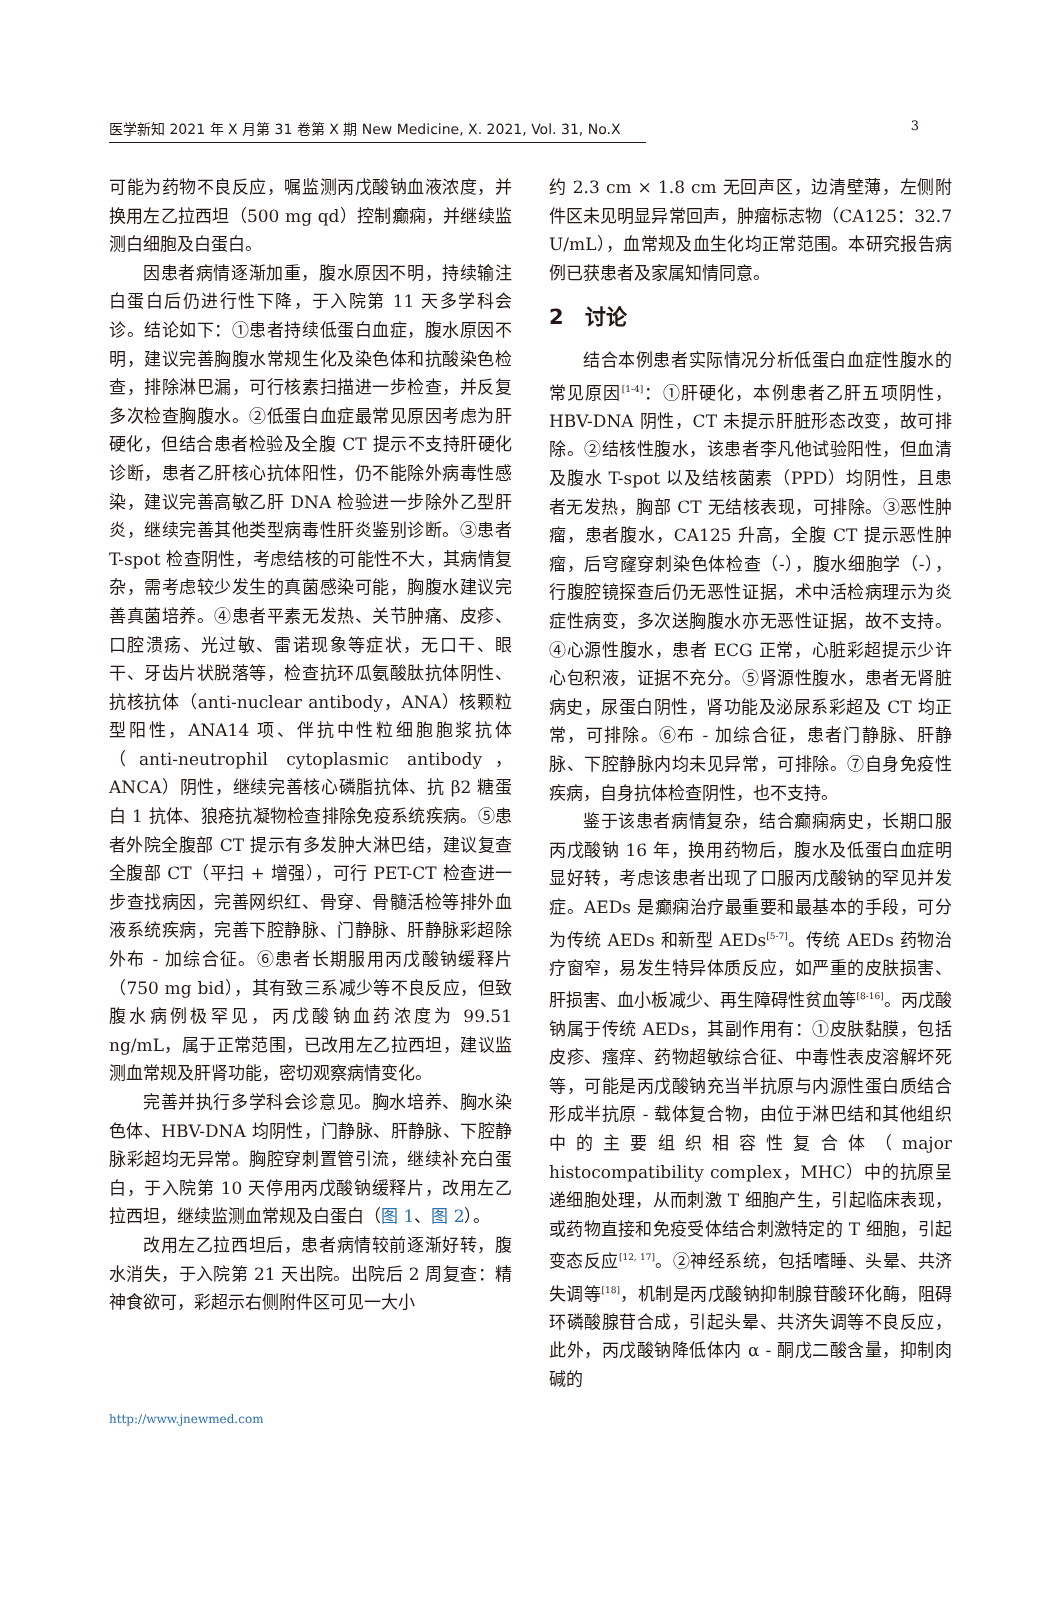医学新知 2021 年 X 月第 31 卷第 X 期 New Medicine, X. 2021, Vol. 31, No.X 3
可能为药物不良反应，嘱监测丙戊酸钠血液浓度，并换用左乙拉西坦（500 mg qd）控制癫痫，并继续监测白细胞及白蛋白。
因患者病情逐渐加重，腹水原因不明，持续输注白蛋白后仍进行性下降，于入院第 11 天多学科会诊。结论如下：①患者持续低蛋白血症，腹水原因不明，建议完善胸腹水常规生化及染色体和抗酸染色检查，排除淋巴漏，可行核素扫描进一步检查，并反复多次检查胸腹水。②低蛋白血症最常见原因考虑为肝硬化，但结合患者检验及全腹 CT 提示不支持肝硬化诊断，患者乙肝核心抗体阳性，仍不能除外病毒性感染，建议完善高敏乙肝 DNA 检验进一步除外乙型肝炎，继续完善其他类型病毒性肝炎鉴别诊断。③患者 T-spot 检查阴性，考虑结核的可能性不大，其病情复杂，需考虑较少发生的真菌感染可能，胸腹水建议完善真菌培养。④患者平素无发热、关节肿痛、皮疹、口腔溃疡、光过敏、雷诺现象等症状，无口干、眼干、牙齿片状脱落等，检查抗环瓜氨酸肽抗体阴性、抗核抗体（anti-nuclear antibody，ANA）核颗粒型阳性，ANA14 项、伴抗中性粒细胞胞浆抗体（anti-neutrophil cytoplasmic antibody，ANCA）阴性，继续完善核心磷脂抗体、抗 β2 糖蛋白 1 抗体、狼疮抗凝物检查排除免疫系统疾病。⑤患者外院全腹部 CT 提示有多发肿大淋巴结，建议复查全腹部 CT（平扫 + 增强），可行 PET-CT 检查进一步查找病因，完善网织红、骨穿、骨髓活检等排外血液系统疾病，完善下腔静脉、门静脉、肝静脉彩超除外布 - 加综合征。⑥患者长期服用丙戊酸钠缓释片（750 mg bid），其有致三系减少等不良反应，但致腹水病例极罕见，丙戊酸钠血药浓度为 99.51 ng/mL，属于正常范围，已改用左乙拉西坦，建议监测血常规及肝肾功能，密切观察病情变化。
完善并执行多学科会诊意见。胸水培养、胸水染色体、HBV-DNA 均阴性，门静脉、肝静脉、下腔静脉彩超均无异常。胸腔穿刺置管引流，继续补充白蛋白，于入院第 10 天停用丙戊酸钠缓释片，改用左乙拉西坦，继续监测血常规及白蛋白（图 1、图 2）。
改用左乙拉西坦后，患者病情较前逐渐好转，腹水消失，于入院第 21 天出院。出院后 2 周复查：精神食欲可，彩超示右侧附件区可见一大小
约 2.3 cm × 1.8 cm 无回声区，边清壁薄，左侧附件区未见明显异常回声，肿瘤标志物（CA125：32.7 U/mL），血常规及血生化均正常范围。本研究报告病例已获患者及家属知情同意。
2　讨论
结合本例患者实际情况分析低蛋白血症性腹水的常见原因<sup>[1-4]</sup>：①肝硬化，本例患者乙肝五项阴性，HBV-DNA 阴性，CT 未提示肝脏形态改变，故可排除。②结核性腹水，该患者李凡他试验阳性，但血清及腹水 T-spot 以及结核菌素（PPD）均阴性，且患者无发热，胸部 CT 无结核表现，可排除。③恶性肿瘤，患者腹水，CA125 升高，全腹 CT 提示恶性肿瘤，后穹窿穿刺染色体检查（-），腹水细胞学（-），行腹腔镜探查后仍无恶性证据，术中活检病理示为炎症性病变，多次送胸腹水亦无恶性证据，故不支持。④心源性腹水，患者 ECG 正常，心脏彩超提示少许心包积液，证据不充分。⑤肾源性腹水，患者无肾脏病史，尿蛋白阴性，肾功能及泌尿系彩超及 CT 均正常，可排除。⑥布 - 加综合征，患者门静脉、肝静脉、下腔静脉内均未见异常，可排除。⑦自身免疫性疾病，自身抗体检查阴性，也不支持。
鉴于该患者病情复杂，结合癫痫病史，长期口服丙戊酸钠 16 年，换用药物后，腹水及低蛋白血症明显好转，考虑该患者出现了口服丙戊酸钠的罕见并发症。AEDs 是癫痫治疗最重要和最基本的手段，可分为传统 AEDs 和新型 AEDs<sup>[5-7]</sup>。传统 AEDs 药物治疗窗窄，易发生特异体质反应，如严重的皮肤损害、肝损害、血小板减少、再生障碍性贫血等<sup>[8-16]</sup>。丙戊酸钠属于传统 AEDs，其副作用有：①皮肤黏膜，包括皮疹、瘙痒、药物超敏综合征、中毒性表皮溶解坏死等，可能是丙戊酸钠充当半抗原与内源性蛋白质结合形成半抗原 - 载体复合物，由位于淋巴结和其他组织中的主要组织相容性复合体（major histocompatibility complex，MHC）中的抗原呈递细胞处理，从而刺激 T 细胞产生，引起临床表现，或药物直接和免疫受体结合刺激特定的 T 细胞，引起变态反应<sup>[12, 17]</sup>。②神经系统，包括嗜睡、头晕、共济失调等<sup>[18]</sup>，机制是丙戊酸钠抑制腺苷酸环化酶，阻碍环磷酸腺苷合成，引起头晕、共济失调等不良反应，此外，丙戊酸钠降低体内 α - 酮戊二酸含量，抑制肉碱的
http://www.jnewmed.com